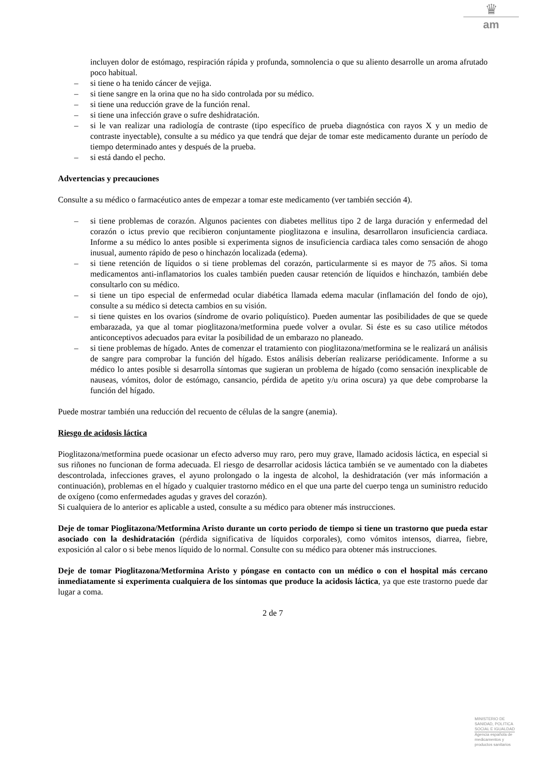♛
am
incluyen dolor de estómago, respiración rápida y profunda, somnolencia o que su aliento desarrolle un aroma afrutado poco habitual.
– si tiene o ha tenido cáncer de vejiga.
– si tiene sangre en la orina que no ha sido controlada por su médico.
– si tiene una reducción grave de la función renal.
– si tiene una infección grave o sufre deshidratación.
– si le van realizar una radiología de contraste (tipo específico de prueba diagnóstica con rayos X y un medio de contraste inyectable), consulte a su médico ya que tendrá que dejar de tomar este medicamento durante un período de tiempo determinado antes y después de la prueba.
– si está dando el pecho.
Advertencias y precauciones
Consulte a su médico o farmacéutico antes de empezar a tomar este medicamento (ver también sección 4).
– si tiene problemas de corazón. Algunos pacientes con diabetes mellitus tipo 2 de larga duración y enfermedad del corazón o ictus previo que recibieron conjuntamente pioglitazona e insulina, desarrollaron insuficiencia cardiaca. Informe a su médico lo antes posible si experimenta signos de insuficiencia cardiaca tales como sensación de ahogo inusual, aumento rápido de peso o hinchazón localizada (edema).
– si tiene retención de líquidos o si tiene problemas del corazón, particularmente si es mayor de 75 años. Si toma medicamentos anti-inflamatorios los cuales también pueden causar retención de líquidos e hinchazón, también debe consultarlo con su médico.
– si tiene un tipo especial de enfermedad ocular diabética llamada edema macular (inflamación del fondo de ojo), consulte a su médico si detecta cambios en su visión.
– si tiene quistes en los ovarios (síndrome de ovario poliquístico). Pueden aumentar las posibilidades de que se quede embarazada, ya que al tomar pioglitazona/metformina puede volver a ovular. Si éste es su caso utilice métodos anticonceptivos adecuados para evitar la posibilidad de un embarazo no planeado.
– si tiene problemas de hígado. Antes de comenzar el tratamiento con pioglitazona/metformina se le realizará un análisis de sangre para comprobar la función del hígado. Estos análisis deberían realizarse periódicamente. Informe a su médico lo antes posible si desarrolla síntomas que sugieran un problema de hígado (como sensación inexplicable de nauseas, vómitos, dolor de estómago, cansancio, pérdida de apetito y/u orina oscura) ya que debe comprobarse la función del hígado.
Puede mostrar también una reducción del recuento de células de la sangre (anemia).
Riesgo de acidosis láctica
Pioglitazona/metformina puede ocasionar un efecto adverso muy raro, pero muy grave, llamado acidosis láctica, en especial si sus riñones no funcionan de forma adecuada. El riesgo de desarrollar acidosis láctica también se ve aumentado con la diabetes descontrolada, infecciones graves, el ayuno prolongado o la ingesta de alcohol, la deshidratación (ver más información a continuación), problemas en el hígado y cualquier trastorno médico en el que una parte del cuerpo tenga un suministro reducido de oxígeno (como enfermedades agudas y graves del corazón).
Si cualquiera de lo anterior es aplicable a usted, consulte a su médico para obtener más instrucciones.
Deje de tomar Pioglitazona/Metformina Aristo durante un corto periodo de tiempo si tiene un trastorno que pueda estar asociado con la deshidratación (pérdida significativa de líquidos corporales), como vómitos intensos, diarrea, fiebre, exposición al calor o si bebe menos líquido de lo normal. Consulte con su médico para obtener más instrucciones.
Deje de tomar Pioglitazona/Metformina Aristo y póngase en contacto con un médico o con el hospital más cercano inmediatamente si experimenta cualquiera de los síntomas que produce la acidosis láctica, ya que este trastorno puede dar lugar a coma.
2 de 7
MINISTERIO DE
SANIDAD, POLITICA
SOCIAL E IGUALDAD
Agencia española de
medicamentos y
productos sanitarios